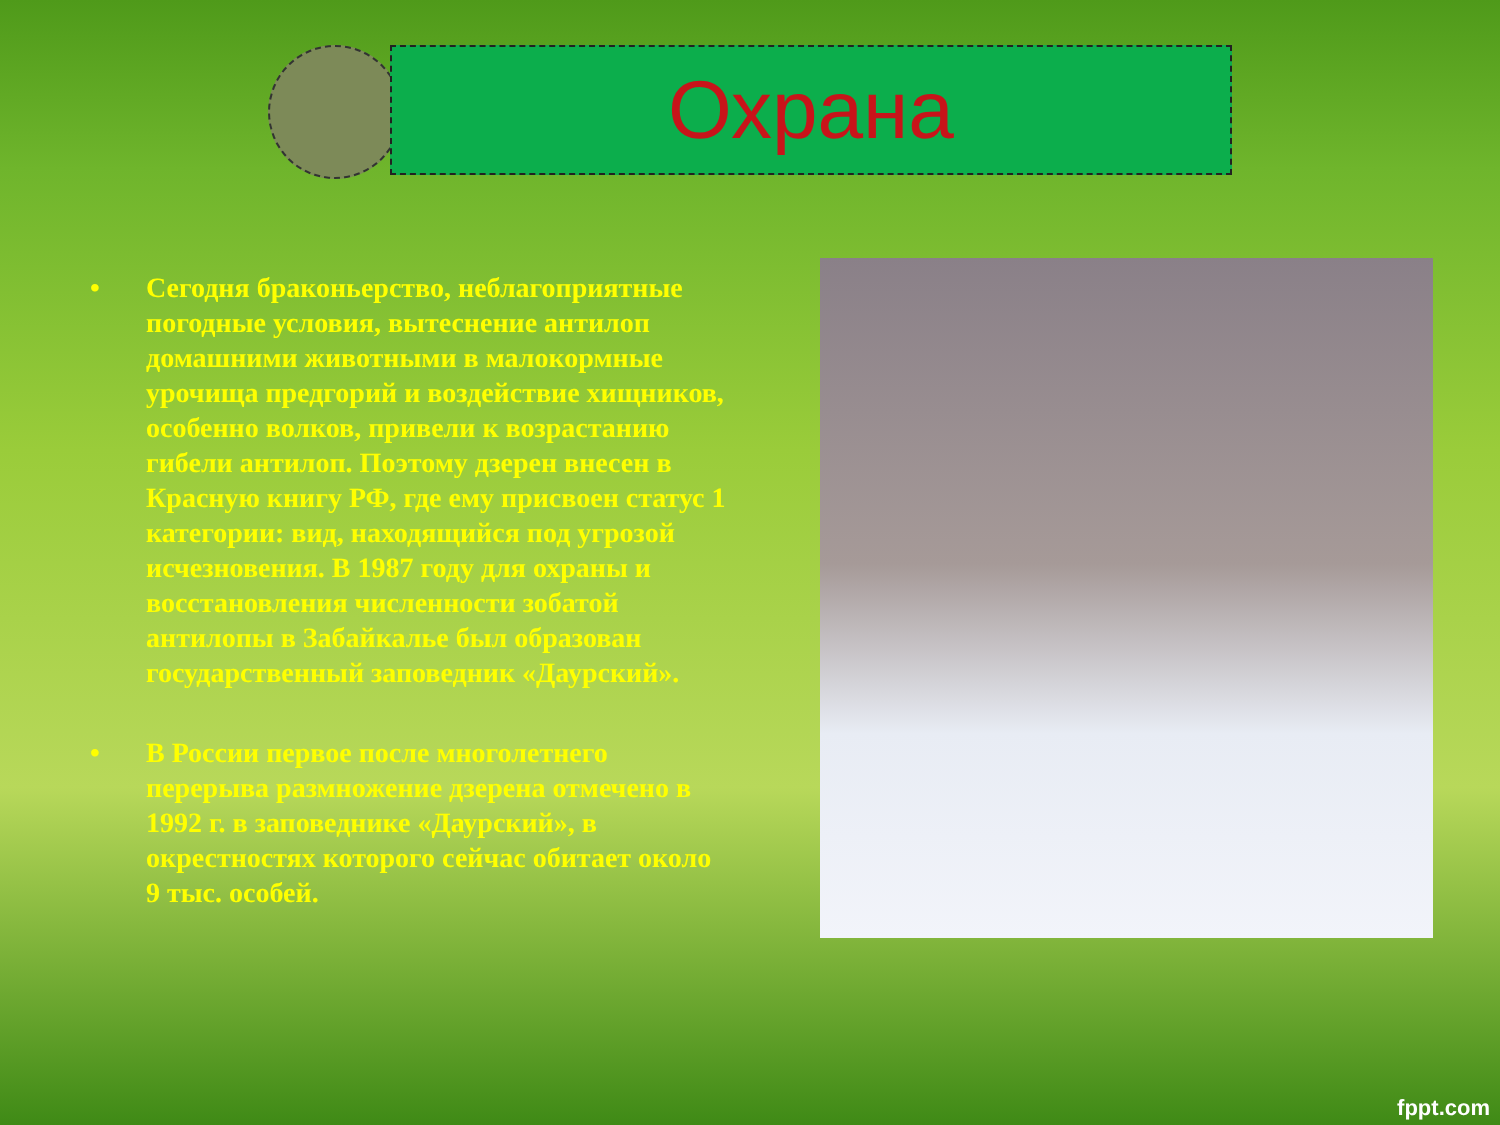Охрана
• Сегодня браконьерство, неблагоприятные погодные условия, вытеснение антилоп домашними животными в малокормные урочища предгорий и воздействие хищников, особенно волков, привели к возрастанию гибели антилоп. Поэтому дзерен внесен в Красную книгу РФ, где ему присвоен статус 1 категории: вид, находящийся под угрозой исчезновения. В 1987 году для охраны и восстановления численности зобатой антилопы в Забайкалье был образован государственный заповедник «Даурский».
• В России первое после многолетнего перерыва размножение дзерена отмечено в 1992 г. в заповеднике «Даурский», в окрестностях которого сейчас обитает около 9 тыс. особей.
fppt.com